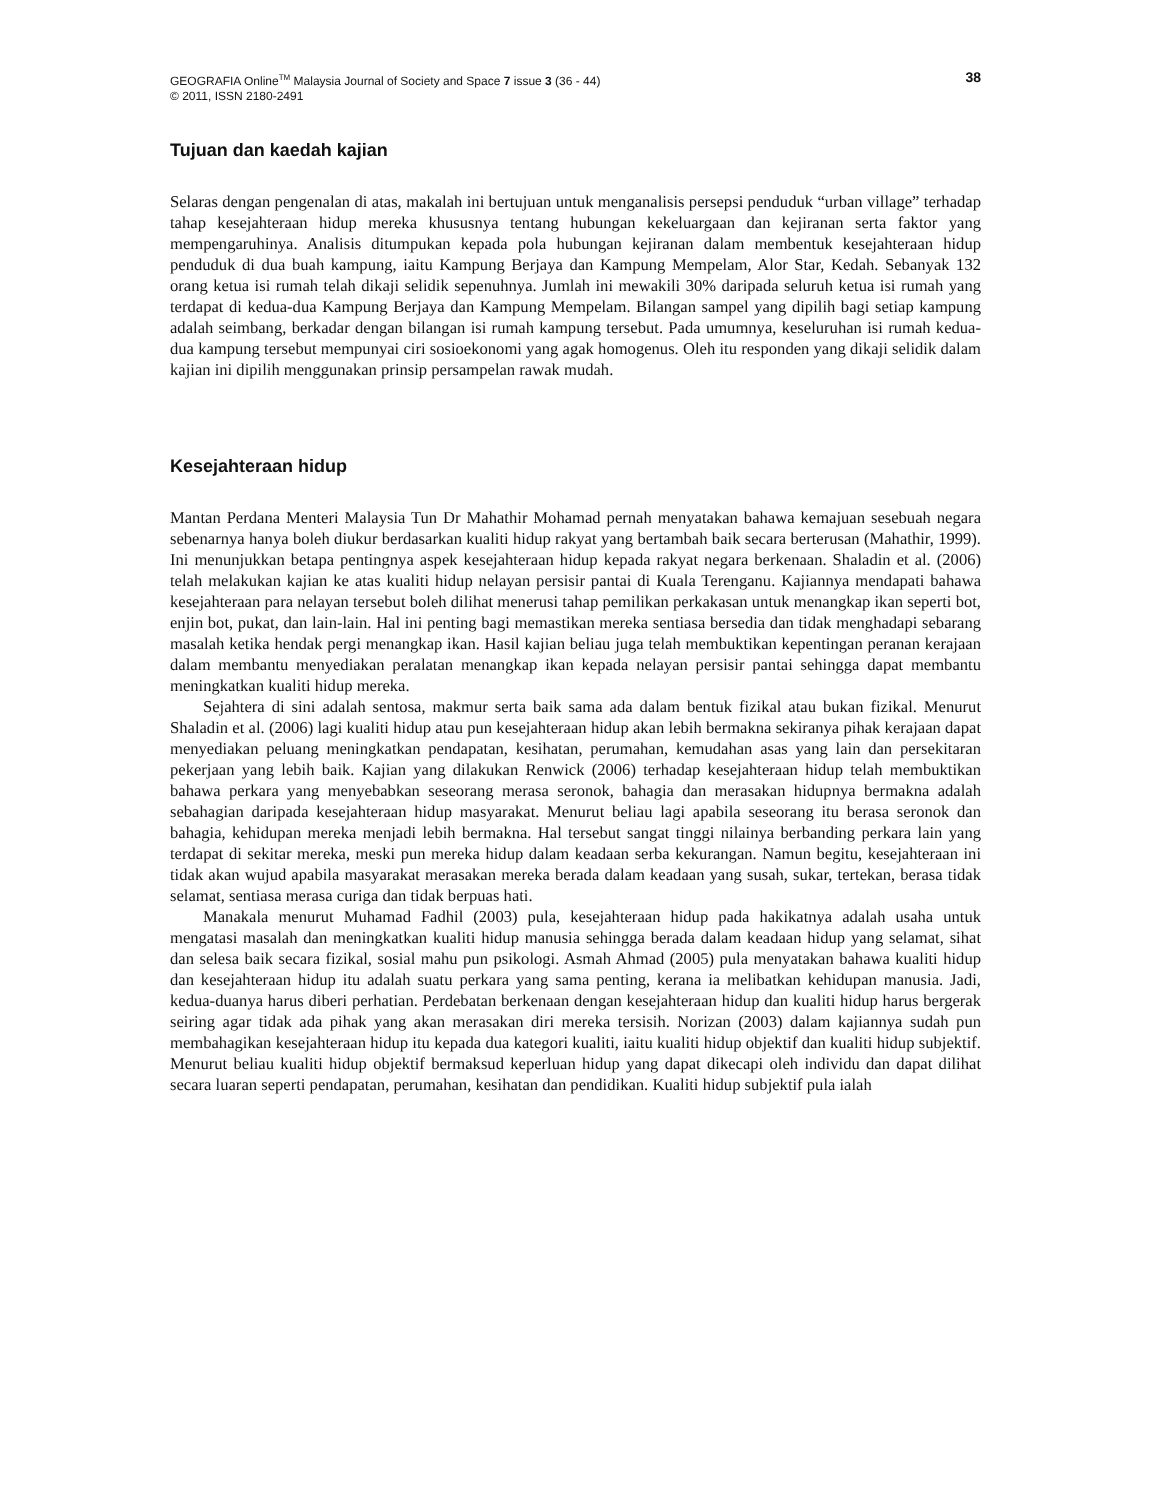GEOGRAFIA Online<sup>TM</sup> Malaysia Journal of Society and Space 7 issue 3 (36 - 44)
© 2011, ISSN 2180-2491
38
Tujuan dan kaedah kajian
Selaras dengan pengenalan di atas, makalah ini bertujuan untuk menganalisis persepsi penduduk “urban village” terhadap tahap kesejahteraan hidup mereka khususnya tentang hubungan kekeluargaan dan kejiranan serta faktor yang mempengaruhinya. Analisis ditumpukan kepada pola hubungan kejiranan dalam membentuk kesejahteraan hidup penduduk di dua buah kampung, iaitu Kampung Berjaya dan Kampung Mempelam, Alor Star, Kedah. Sebanyak 132 orang ketua isi rumah telah dikaji selidik sepenuhnya. Jumlah ini mewakili 30% daripada seluruh ketua isi rumah yang terdapat di kedua-dua Kampung Berjaya dan Kampung Mempelam. Bilangan sampel yang dipilih bagi setiap kampung adalah seimbang, berkadar dengan bilangan isi rumah kampung tersebut. Pada umumnya, keseluruhan isi rumah kedua-dua kampung tersebut mempunyai ciri sosioekonomi yang agak homogenus. Oleh itu responden yang dikaji selidik dalam kajian ini dipilih menggunakan prinsip persampelan rawak mudah.
Kesejahteraan hidup
Mantan Perdana Menteri Malaysia Tun Dr Mahathir Mohamad pernah menyatakan bahawa kemajuan sesebuah negara sebenarnya hanya boleh diukur berdasarkan kualiti hidup rakyat yang bertambah baik secara berterusan (Mahathir, 1999). Ini menunjukkan betapa pentingnya aspek kesejahteraan hidup kepada rakyat negara berkenaan. Shaladin et al. (2006) telah melakukan kajian ke atas kualiti hidup nelayan persisir pantai di Kuala Terenganu. Kajiannya mendapati bahawa kesejahteraan para nelayan tersebut boleh dilihat menerusi tahap pemilikan perkakasan untuk menangkap ikan seperti bot, enjin bot, pukat, dan lain-lain. Hal ini penting bagi memastikan mereka sentiasa bersedia dan tidak menghadapi sebarang masalah ketika hendak pergi menangkap ikan. Hasil kajian beliau juga telah membuktikan kepentingan peranan kerajaan dalam membantu menyediakan peralatan menangkap ikan kepada nelayan persisir pantai sehingga dapat membantu meningkatkan kualiti hidup mereka.
Sejahtera di sini adalah sentosa, makmur serta baik sama ada dalam bentuk fizikal atau bukan fizikal. Menurut Shaladin et al. (2006) lagi kualiti hidup atau pun kesejahteraan hidup akan lebih bermakna sekiranya pihak kerajaan dapat menyediakan peluang meningkatkan pendapatan, kesihatan, perumahan, kemudahan asas yang lain dan persekitaran pekerjaan yang lebih baik. Kajian yang dilakukan Renwick (2006) terhadap kesejahteraan hidup telah membuktikan bahawa perkara yang menyebabkan seseorang merasa seronok, bahagia dan merasakan hidupnya bermakna adalah sebahagian daripada kesejahteraan hidup masyarakat. Menurut beliau lagi apabila seseorang itu berasa seronok dan bahagia, kehidupan mereka menjadi lebih bermakna. Hal tersebut sangat tinggi nilainya berbanding perkara lain yang terdapat di sekitar mereka, meski pun mereka hidup dalam keadaan serba kekurangan. Namun begitu, kesejahteraan ini tidak akan wujud apabila masyarakat merasakan mereka berada dalam keadaan yang susah, sukar, tertekan, berasa tidak selamat, sentiasa merasa curiga dan tidak berpuas hati.
Manakala menurut Muhamad Fadhil (2003) pula, kesejahteraan hidup pada hakikatnya adalah usaha untuk mengatasi masalah dan meningkatkan kualiti hidup manusia sehingga berada dalam keadaan hidup yang selamat, sihat dan selesa baik secara fizikal, sosial mahu pun psikologi. Asmah Ahmad (2005) pula menyatakan bahawa kualiti hidup dan kesejahteraan hidup itu adalah suatu perkara yang sama penting, kerana ia melibatkan kehidupan manusia. Jadi, kedua-duanya harus diberi perhatian. Perdebatan berkenaan dengan kesejahteraan hidup dan kualiti hidup harus bergerak seiring agar tidak ada pihak yang akan merasakan diri mereka tersisih. Norizan (2003) dalam kajiannya sudah pun membahagikan kesejahteraan hidup itu kepada dua kategori kualiti, iaitu kualiti hidup objektif dan kualiti hidup subjektif. Menurut beliau kualiti hidup objektif bermaksud keperluan hidup yang dapat dikecapi oleh individu dan dapat dilihat secara luaran seperti pendapatan, perumahan, kesihatan dan pendidikan. Kualiti hidup subjektif pula ialah